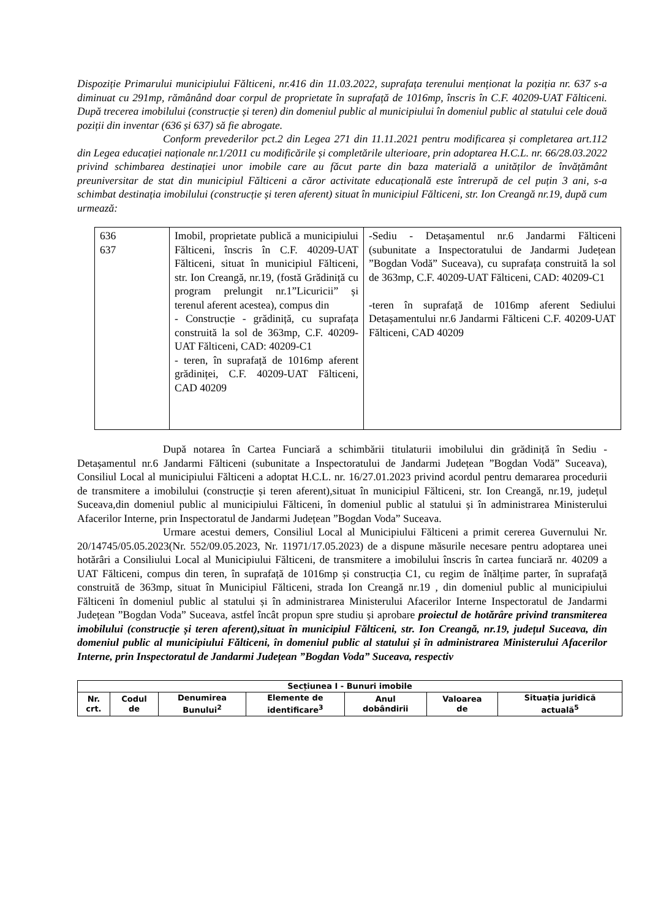Dispoziție Primarului municipiului Fălticeni, nr.416 din 11.03.2022, suprafața terenului menționat la poziția nr. 637 s-a diminuat cu 291mp, rămânând doar corpul de proprietate în suprafață de 1016mp, înscris în C.F. 40209-UAT Fălticeni. După trecerea imobilului (construcție și teren) din domeniul public al municipiului în domeniul public al statului cele două poziții din inventar (636 și 637) să fie abrogate.
Conform prevederilor pct.2 din Legea 271 din 11.11.2021 pentru modificarea și completarea art.112 din Legea educației naționale nr.1/2011 cu modificările și completările ulterioare, prin adoptarea H.C.L. nr. 66/28.03.2022 privind schimbarea destinației unor imobile care au făcut parte din baza materială a unităților de învățământ preuniversitar de stat din municipiul Fălticeni a căror activitate educațională este întrerupă de cel puțin 3 ani, s-a schimbat destinația imobilului (construcție și teren aferent) situat în municipiul Fălticeni, str. Ion Creangă nr.19, după cum urmează:
| 636 637 | Imobil, proprietate publică a municipiului Fălticeni, înscris în C.F. 40209-UAT Fălticeni, situat în municipiul Fălticeni, str. Ion Creangă, nr.19, (fostă Grădiniță cu program prelungit nr.1”Licuricii” și terenul aferent acestea), compus din - Construcție - grădiniță, cu suprafața construită la sol de 363mp, C.F. 40209- UAT Fălticeni, CAD: 40209-C1 - teren, în suprafață de 1016mp aferent grădiniței, C.F. 40209-UAT Fălticeni, CAD 40209 | -Sediu - Detașamentul nr.6 Jandarmi Fălticeni (subunitate a Inspectoratului de Jandarmi Județean ”Bogdan Vodă” Suceava), cu suprafața construită la sol de 363mp, C.F. 40209-UAT Fălticeni, CAD: 40209-C1 -teren în suprafață de 1016mp aferent Sediului Detașamentului nr.6 Jandarmi Fălticeni C.F. 40209-UAT Fălticeni, CAD 40209 |
După notarea în Cartea Funciară a schimbării titulaturii imobilului din grădiniță în Sediu - Detașamentul nr.6 Jandarmi Fălticeni (subunitate a Inspectoratului de Jandarmi Județean ”Bogdan Vodă” Suceava), Consiliul Local al municipiului Fălticeni a adoptat H.C.L. nr. 16/27.01.2023 privind acordul pentru demararea procedurii de transmitere a imobilului (construcție și teren aferent),situat în municipiul Fălticeni, str. Ion Creangă, nr.19, județul Suceava,din domeniul public al municipiului Fălticeni, în domeniul public al statului și în administrarea Ministerului Afacerilor Interne, prin Inspectoratul de Jandarmi Județean ”Bogdan Voda” Suceava.
Urmare acestui demers, Consiliul Local al Municipiului Fălticeni a primit cererea Guvernului Nr. 20/14745/05.05.2023(Nr. 552/09.05.2023, Nr. 11971/17.05.2023) de a dispune măsurile necesare pentru adoptarea unei hotărâri a Consiliului Local al Municipiului Fălticeni, de transmitere a imobilului înscris în cartea funciară nr. 40209 a UAT Fălticeni, compus din teren, în suprafață de 1016mp și construcția C1, cu regim de înălțime parter, în suprafață construită de 363mp, situat în Municipiul Fălticeni, strada Ion Creangă nr.19 , din domeniul public al municipiului Fălticeni în domeniul public al statului și în administrarea Ministerului Afacerilor Interne Inspectoratul de Jandarmi Județean ”Bogdan Voda” Suceava, astfel încât propun spre studiu și aprobare proiectul de hotărâre privind transmiterea imobilului (construcție și teren aferent),situat în municipiul Fălticeni, str. Ion Creangă, nr.19, județul Suceava, din domeniul public al municipiului Fălticeni, în domeniul public al statului și în administrarea Ministerului Afacerilor Interne, prin Inspectoratul de Jandarmi Județean ”Bogdan Voda” Suceava, respectiv
| Secțiunea I - Bunuri imobile | | | | | | |
| --- | --- | --- | --- | --- | --- | --- |
| Nr. crt. | Codul de | Denumirea Bunului<sup>2</sup> | Elemente de identificare<sup>3</sup> | Anul dobândirii | Valoarea de | Situația juridică actuală<sup>5</sup> |